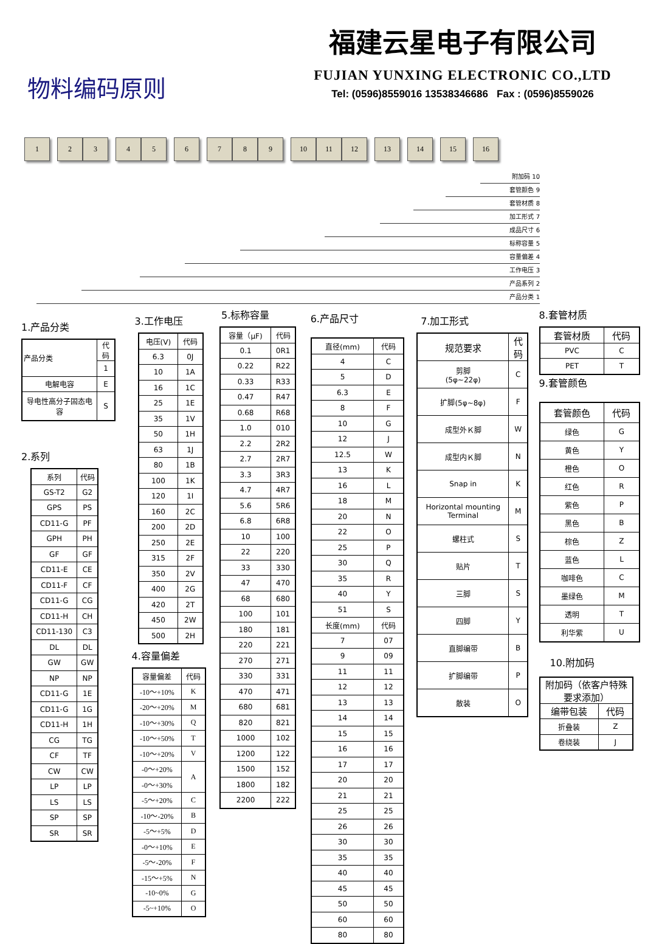物料编码原则
福建云星电子有限公司
FUJIAN YUNXING ELECTRONIC CO.,LTD
Tel: (0596)8559016 13538346686 Fax : (0596)8559026
1 2 3 4 5 6 7 8 9 10 11 12 13 14 15 16
附加码 10
套管颜色 9
套管材质 8
加工形式 7
成品尺寸 6
标称容量 5
容量偏差 4
工作电压 3
产品系列 2
产品分类 1
1.产品分类
| 产品分类 | 代码 |
| | 1 |
| 电解电容 | E |
| 导电性高分子固态电容 | S |
2.系列
| 系列 | 代码 |
| GS-T2 | G2 |
| GPS | PS |
| CD11-G | PF |
| GPH | PH |
| GF | GF |
| CD11-E | CE |
| CD11-F | CF |
| CD11-G | CG |
| CD11-H | CH |
| CD11-130 | C3 |
| DL | DL |
| GW | GW |
| NP | NP |
| CD11-G | 1E |
| CD11-G | 1G |
| CD11-H | 1H |
| CG | TG |
| CF | TF |
| CW | CW |
| LP | LP |
| LS | LS |
| SP | SP |
| SR | SR |
3.工作电压
| 电压(V) | 代码 |
| 6.3 | 0J |
| 10 | 1A |
| 16 | 1C |
| 25 | 1E |
| 35 | 1V |
| 50 | 1H |
| 63 | 1J |
| 80 | 1B |
| 100 | 1K |
| 120 | 1I |
| 160 | 2C |
| 200 | 2D |
| 250 | 2E |
| 315 | 2F |
| 350 | 2V |
| 400 | 2G |
| 420 | 2T |
| 450 | 2W |
| 500 | 2H |
4.容量偏差
| 容量偏差 | 代码 |
| -10～+10% | K |
| -20～+20% | M |
| -10～+30% | Q |
| -10～+50% | T |
| -10～+20% | V |
| -0～+20% | A |
| -0～+30% | |
| -5～+20% | C |
| -10～-20% | B |
| -5～+5% | D |
| -0～+10% | E |
| -5～-20% | F |
| -15～+5% | N |
| -10~0% | G |
| -5~+10% | O |
5.标称容量
| 容量（μF) | 代码 |
| 0.1 | 0R1 |
| 0.22 | R22 |
| 0.33 | R33 |
| 0.47 | R47 |
| 0.68 | R68 |
| 1.0 | 010 |
| 2.2 | 2R2 |
| 2.7 | 2R7 |
| 3.3 | 3R3 |
| 4.7 | 4R7 |
| 5.6 | 5R6 |
| 6.8 | 6R8 |
| 10 | 100 |
| 22 | 220 |
| 33 | 330 |
| 47 | 470 |
| 68 | 680 |
| 100 | 101 |
| 180 | 181 |
| 220 | 221 |
| 270 | 271 |
| 330 | 331 |
| 470 | 471 |
| 680 | 681 |
| 820 | 821 |
| 1000 | 102 |
| 1200 | 122 |
| 1500 | 152 |
| 1800 | 182 |
| 2200 | 222 |
6.产品尺寸
| 直径(mm) | 代码 |
| 4 | C |
| 5 | D |
| 6.3 | E |
| 8 | F |
| 10 | G |
| 12 | J |
| 12.5 | W |
| 13 | K |
| 16 | L |
| 18 | M |
| 20 | N |
| 22 | O |
| 25 | P |
| 30 | Q |
| 35 | R |
| 40 | Y |
| 51 | S |
| 长度(mm) | 代码 |
| 7 | 07 |
| 9 | 09 |
| 11 | 11 |
| 12 | 12 |
| 13 | 13 |
| 14 | 14 |
| 15 | 15 |
| 16 | 16 |
| 17 | 17 |
| 20 | 20 |
| 21 | 21 |
| 25 | 25 |
| 26 | 26 |
| 30 | 30 |
| 35 | 35 |
| 40 | 40 |
| 45 | 45 |
| 50 | 50 |
| 60 | 60 |
| 80 | 80 |
7.加工形式
| 规范要求 | 代码 |
| 剪脚 (5φ~22φ) | C |
| 扩脚(5φ~8φ) | F |
| 成型外Ｋ脚 | W |
| 成型内Ｋ脚 | N |
| Snap in | K |
| Horizontal mounting Terminal | M |
| 螺柱式 | S |
| 贴片 | T |
| 三脚 | S |
| 四脚 | Y |
| 直脚编带 | B |
| 扩脚编带 | P |
| 散装 | O |
8.套管材质
| 套管材质 | 代码 |
| PVC | C |
| PET | T |
9.套管颜色
| 套管颜色 | 代码 |
| 绿色 | G |
| 黄色 | Y |
| 橙色 | O |
| 红色 | R |
| 紫色 | P |
| 黑色 | B |
| 棕色 | Z |
| 蓝色 | L |
| 咖啡色 | C |
| 墨绿色 | M |
| 透明 | T |
| 利华紫 | U |
10.附加码
| 附加码（依客户特殊要求添加） | |
| 编带包装 | 代码 |
| 折叠装 | Z |
| 卷绕装 | J |